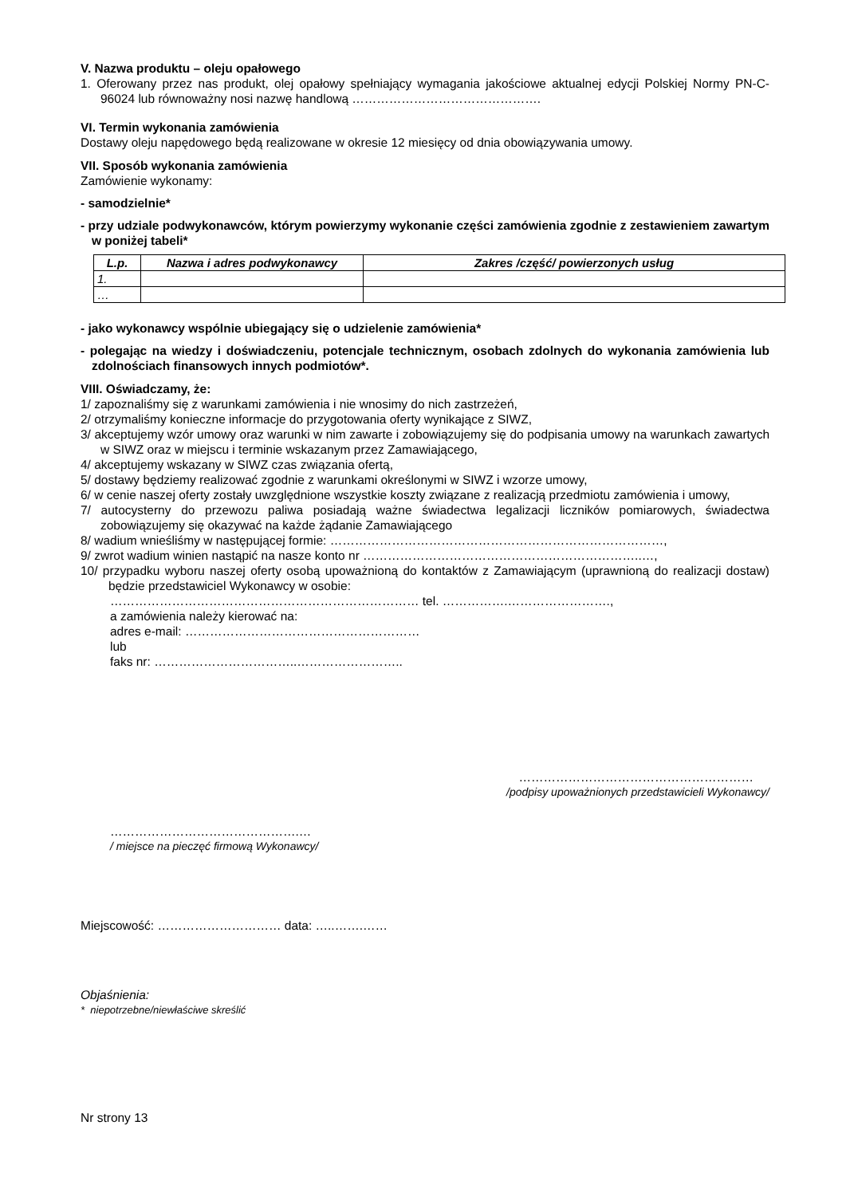V. Nazwa produktu – oleju opałowego
1. Oferowany przez nas produkt, olej opałowy spełniający wymagania jakościowe aktualnej edycji Polskiej Normy PN-C-96024 lub równoważny nosi nazwę handlową ……………………………………….
VI. Termin wykonania zamówienia
Dostawy oleju napędowego będą realizowane w okresie 12 miesięcy od dnia obowiązywania umowy.
VII. Sposób wykonania zamówienia
Zamówienie wykonamy:
- samodzielnie*
- przy udziale podwykonawców, którym powierzymy wykonanie części zamówienia zgodnie z zestawieniem zawartym w poniżej tabeli*
| L.p. | Nazwa i adres podwykonawcy | Zakres /część/ powierzonych usług |
| --- | --- | --- |
| 1. | | |
| … | | |
- jako wykonawcy wspólnie ubiegający się o udzielenie zamówienia*
- polegając na wiedzy i doświadczeniu, potencjale technicznym, osobach zdolnych do wykonania zamówienia lub zdolnościach finansowych innych podmiotów*.
VIII. Oświadczamy, że:
1/ zapoznaliśmy się z warunkami zamówienia i nie wnosimy do nich zastrzeżeń,
2/ otrzymaliśmy konieczne informacje do przygotowania oferty wynikające z SIWZ,
3/ akceptujemy wzór umowy oraz warunki w nim zawarte i zobowiązujemy się do podpisania umowy na warunkach zawartych w SIWZ oraz w miejscu i terminie wskazanym przez Zamawiającego,
4/ akceptujemy wskazany w SIWZ czas związania ofertą,
5/ dostawy będziemy realizować zgodnie z warunkami określonymi w SIWZ i wzorze umowy,
6/ w cenie naszej oferty zostały uwzględnione wszystkie koszty związane z realizacją przedmiotu zamówienia i umowy,
7/ autocysterny do przewozu paliwa posiadają ważne świadectwa legalizacji liczników pomiarowych, świadectwa zobowiązujemy się okazywać na każde żądanie Zamawiającego
8/ wadium wnieśliśmy w następującej formie: ………………………………………………………………………,
9/ zwrot wadium winien nastąpić na nasze konto nr …………………………………………………………..…,
10/ przypadku wyboru naszej oferty osobą upoważnioną do kontaktów z Zamawiającym (uprawnioną do realizacji dostaw) będzie przedstawiciel Wykonawcy w osobie:
………………………………………………………………… tel. …………….…………………….,
a zamówienia należy kierować na:
adres e-mail: …………………………………………………
lub
faks nr: ……………………………..……………………..
…………………………………………………
/podpisy upoważnionych przedstawicieli Wykonawcy/
……………………………………….…
/ miejsce na pieczęć firmową Wykonawcy/
Miejscowość: ………………………… data: …..…….……
Objaśnienia:
* niepotrzebne/niewłaściwe skreślić
Nr strony 13